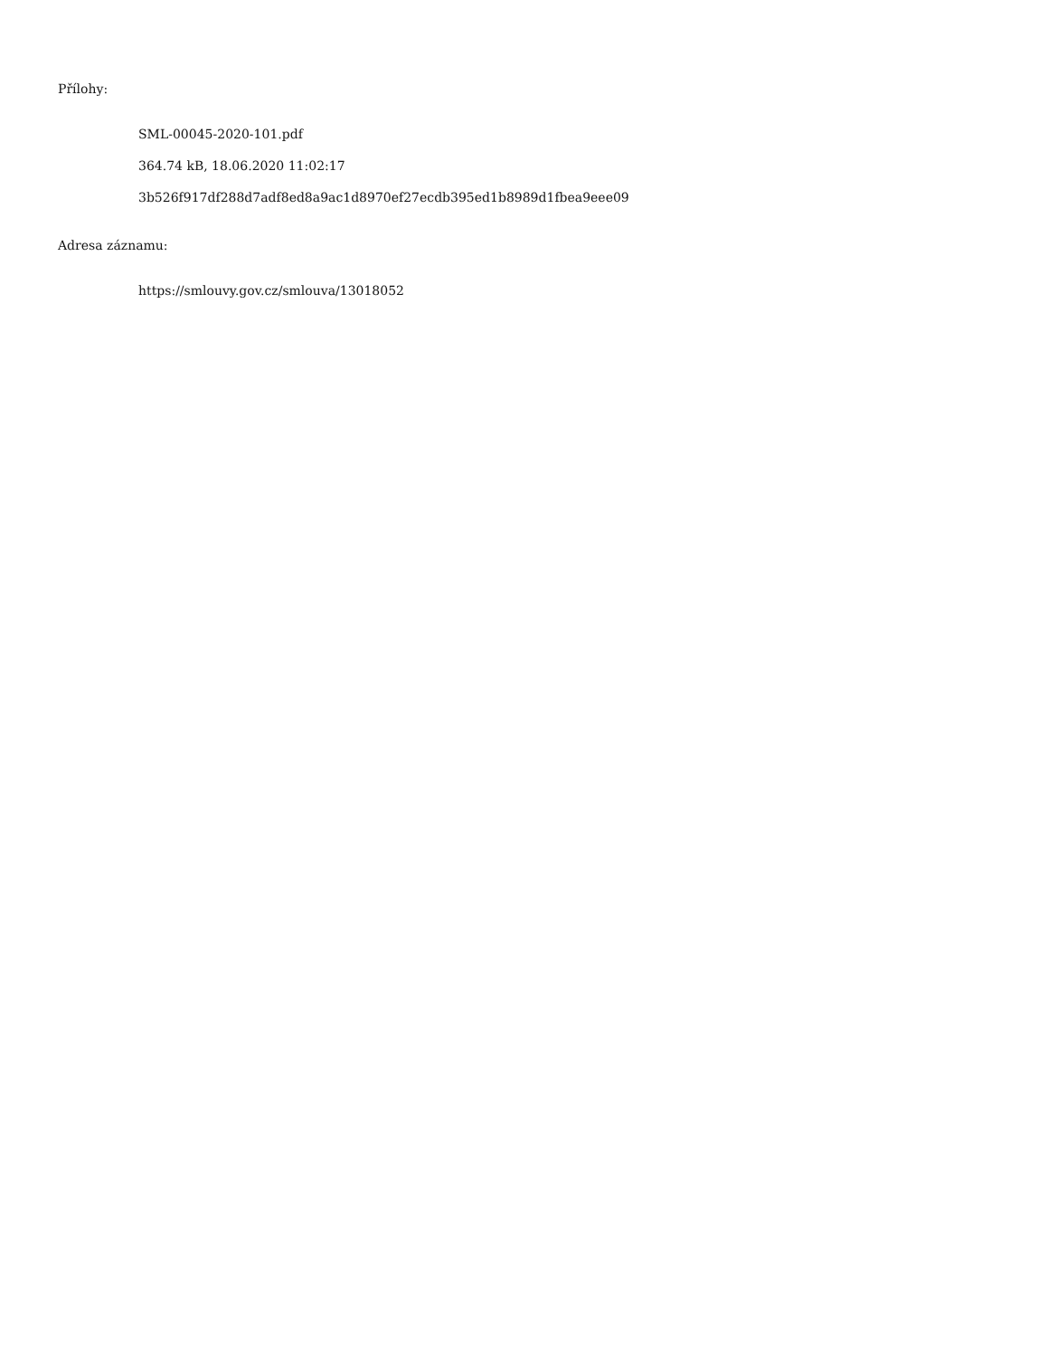Přílohy:
SML-00045-2020-101.pdf
364.74 kB, 18.06.2020 11:02:17
3b526f917df288d7adf8ed8a9ac1d8970ef27ecdb395ed1b8989d1fbea9eee09
Adresa záznamu:
https://smlouvy.gov.cz/smlouva/13018052